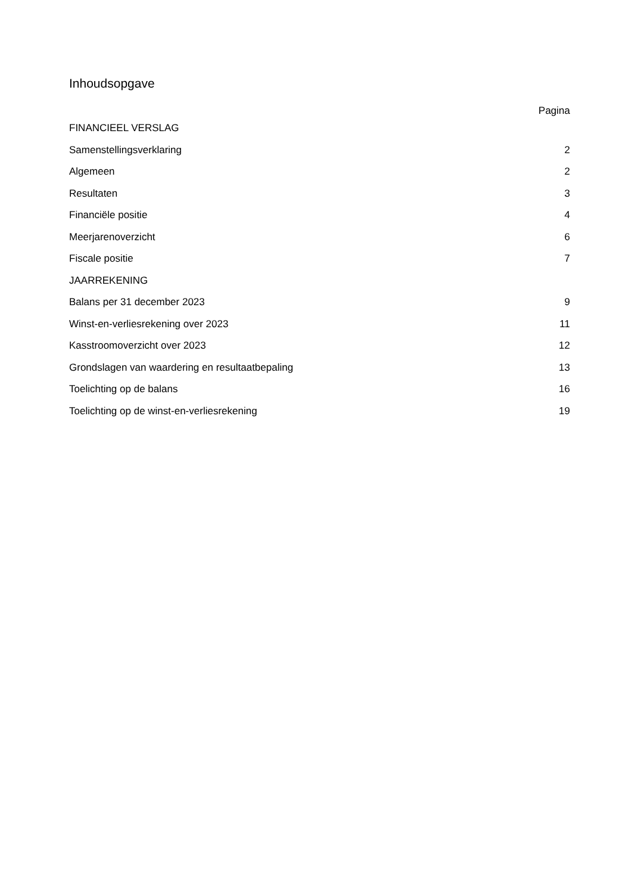Inhoudsopgave
Pagina
FINANCIEEL VERSLAG
Samenstellingsverklaring 2
Algemeen 2
Resultaten 3
Financiële positie 4
Meerjarenoverzicht 6
Fiscale positie 7
JAARREKENING
Balans per 31 december 2023 9
Winst-en-verliesrekening over 2023 11
Kasstroomoverzicht over 2023 12
Grondslagen van waardering en resultaatbepaling 13
Toelichting op de balans 16
Toelichting op de winst-en-verliesrekening 19